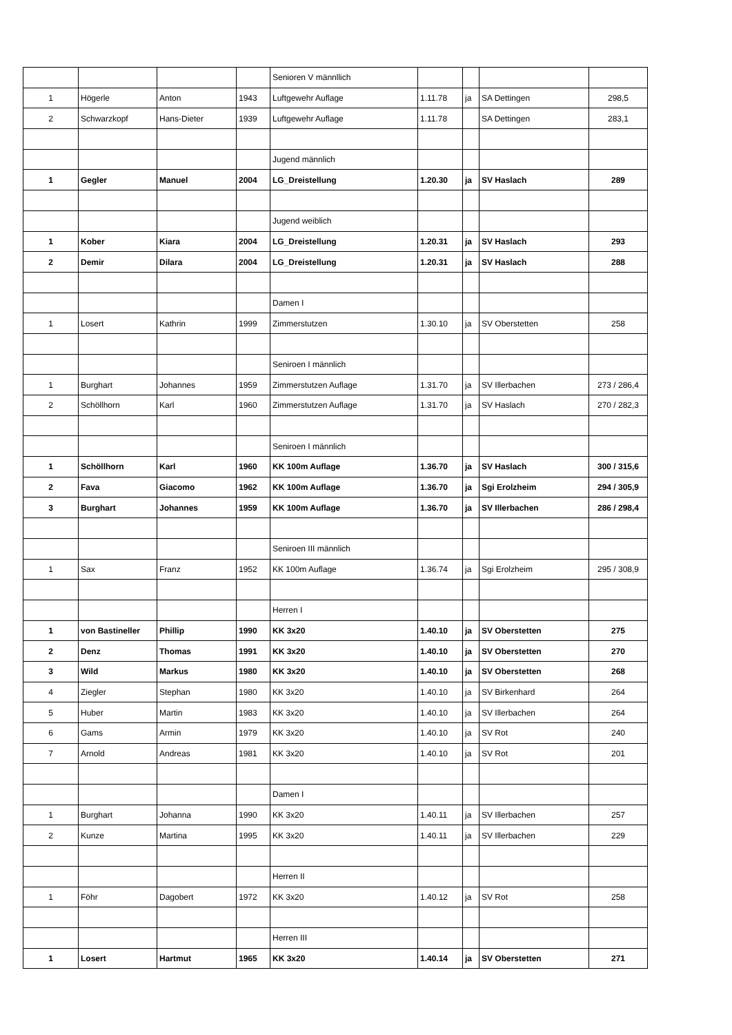| | | | | Senioren V männllich | | | | |
| 1 | Högerle | Anton | 1943 | Luftgewehr Auflage | 1.11.78 | ja | SA Dettingen | 298,5 |
| 2 | Schwarzkopf | Hans-Dieter | 1939 | Luftgewehr Auflage | 1.11.78 | | SA Dettingen | 283,1 |
| | | | | Jugend männlich | | | | |
| 1 | Gegler | Manuel | 2004 | LG_Dreistellung | 1.20.30 | ja | SV Haslach | 289 |
| | | | | Jugend weiblich | | | | |
| 1 | Kober | Kiara | 2004 | LG_Dreistellung | 1.20.31 | ja | SV Haslach | 293 |
| 2 | Demir | Dilara | 2004 | LG_Dreistellung | 1.20.31 | ja | SV Haslach | 288 |
| | | | | Damen I | | | | |
| 1 | Losert | Kathrin | 1999 | Zimmerstutzen | 1.30.10 | ja | SV Oberstetten | 258 |
| | | | | Seniroen I männlich | | | | |
| 1 | Burghart | Johannes | 1959 | Zimmerstutzen Auflage | 1.31.70 | ja | SV Illerbachen | 273 / 286,4 |
| 2 | Schöllhorn | Karl | 1960 | Zimmerstutzen Auflage | 1.31.70 | ja | SV Haslach | 270 / 282,3 |
| | | | | Seniroen I männlich | | | | |
| 1 | Schöllhorn | Karl | 1960 | KK 100m Auflage | 1.36.70 | ja | SV Haslach | 300 / 315,6 |
| 2 | Fava | Giacomo | 1962 | KK 100m Auflage | 1.36.70 | ja | Sgi Erolzheim | 294 / 305,9 |
| 3 | Burghart | Johannes | 1959 | KK 100m Auflage | 1.36.70 | ja | SV Illerbachen | 286 / 298,4 |
| | | | | Seniroen III männlich | | | | |
| 1 | Sax | Franz | 1952 | KK 100m Auflage | 1.36.74 | ja | Sgi Erolzheim | 295 / 308,9 |
| | | | | Herren I | | | | |
| 1 | von Bastineller | Phillip | 1990 | KK 3x20 | 1.40.10 | ja | SV Oberstetten | 275 |
| 2 | Denz | Thomas | 1991 | KK 3x20 | 1.40.10 | ja | SV Oberstetten | 270 |
| 3 | Wild | Markus | 1980 | KK 3x20 | 1.40.10 | ja | SV Oberstetten | 268 |
| 4 | Ziegler | Stephan | 1980 | KK 3x20 | 1.40.10 | ja | SV Birkenhard | 264 |
| 5 | Huber | Martin | 1983 | KK 3x20 | 1.40.10 | ja | SV Illerbachen | 264 |
| 6 | Gams | Armin | 1979 | KK 3x20 | 1.40.10 | ja | SV Rot | 240 |
| 7 | Arnold | Andreas | 1981 | KK 3x20 | 1.40.10 | ja | SV Rot | 201 |
| | | | | Damen I | | | | |
| 1 | Burghart | Johanna | 1990 | KK 3x20 | 1.40.11 | ja | SV Illerbachen | 257 |
| 2 | Kunze | Martina | 1995 | KK 3x20 | 1.40.11 | ja | SV Illerbachen | 229 |
| | | | | Herren II | | | | |
| 1 | Föhr | Dagobert | 1972 | KK 3x20 | 1.40.12 | ja | SV Rot | 258 |
| | | | | Herren III | | | | |
| 1 | Losert | Hartmut | 1965 | KK 3x20 | 1.40.14 | ja | SV Oberstetten | 271 |